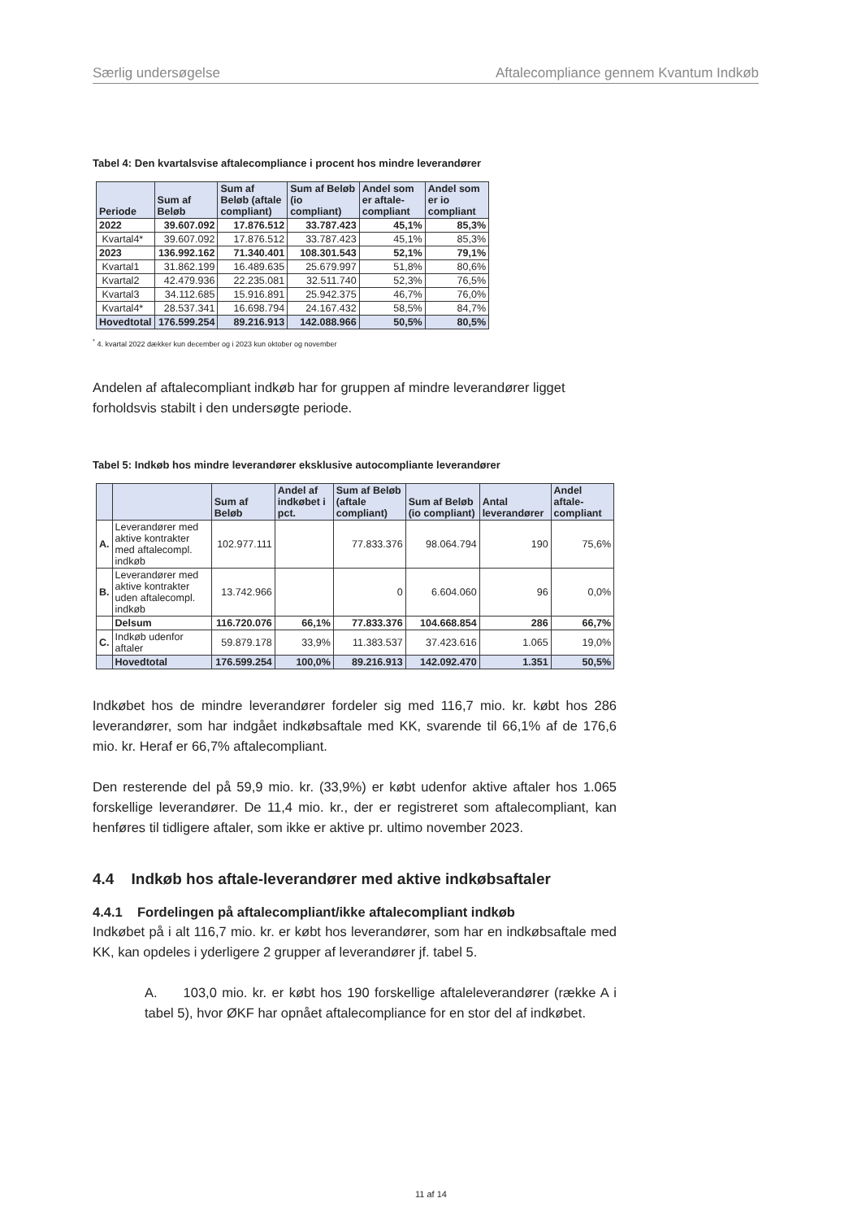Særlig undersøgelse Aftalecompliance gennem Kvantum Indkøb
Tabel 4: Den kvartalsvise aftalecompliance i procent hos mindre leverandører
| Periode | Sum af Beløb | Sum af Beløb (aftale compliant) | Sum af Beløb (io compliant) | Andel som er aftale-compliant | Andel som er io compliant |
| --- | --- | --- | --- | --- | --- |
| 2022 | 39.607.092 | 17.876.512 | 33.787.423 | 45,1% | 85,3% |
| Kvartal4* | 39.607.092 | 17.876.512 | 33.787.423 | 45,1% | 85,3% |
| 2023 | 136.992.162 | 71.340.401 | 108.301.543 | 52,1% | 79,1% |
| Kvartal1 | 31.862.199 | 16.489.635 | 25.679.997 | 51,8% | 80,6% |
| Kvartal2 | 42.479.936 | 22.235.081 | 32.511.740 | 52,3% | 76,5% |
| Kvartal3 | 34.112.685 | 15.916.891 | 25.942.375 | 46,7% | 76,0% |
| Kvartal4* | 28.537.341 | 16.698.794 | 24.167.432 | 58,5% | 84,7% |
| Hovedtotal | 176.599.254 | 89.216.913 | 142.088.966 | 50,5% | 80,5% |
<sup>*</sup> 4. kvartal 2022 dækker kun december og i 2023 kun oktober og november
Andelen af aftalecompliant indkøb har for gruppen af mindre leverandører ligget forholdsvis stabilt i den undersøgte periode.
Tabel 5: Indkøb hos mindre leverandører eksklusive autocompliante leverandører
| | | Sum af Beløb | Andel af indkøbet i pct. | Sum af Beløb (aftale compliant) | Sum af Beløb (io compliant) | Antal leverandører | Andel aftale-compliant |
| --- | --- | --- | --- | --- | --- | --- | --- |
| A. | Leverandører med aktive kontrakter med aftalecompl. indkøb | 102.977.111 | | 77.833.376 | 98.064.794 | 190 | 75,6% |
| B. | Leverandører med aktive kontrakter uden aftalecompl. indkøb | 13.742.966 | | 0 | 6.604.060 | 96 | 0,0% |
| | Delsum | 116.720.076 | 66,1% | 77.833.376 | 104.668.854 | 286 | 66,7% |
| C. | Indkøb udenfor aftaler | 59.879.178 | 33,9% | 11.383.537 | 37.423.616 | 1.065 | 19,0% |
| | Hovedtotal | 176.599.254 | 100,0% | 89.216.913 | 142.092.470 | 1.351 | 50,5% |
Indkøbet hos de mindre leverandører fordeler sig med 116,7 mio. kr. købt hos 286 leverandører, som har indgået indkøbsaftale med KK, svarende til 66,1% af de 176,6 mio. kr. Heraf er 66,7% aftalecompliant.
Den resterende del på 59,9 mio. kr. (33,9%) er købt udenfor aktive aftaler hos 1.065 forskellige leverandører. De 11,4 mio. kr., der er registreret som aftalecompliant, kan henføres til tidligere aftaler, som ikke er aktive pr. ultimo november 2023.
4.4 Indkøb hos aftale-leverandører med aktive indkøbsaftaler
4.4.1 Fordelingen på aftalecompliant/ikke aftalecompliant indkøb
Indkøbet på i alt 116,7 mio. kr. er købt hos leverandører, som har en indkøbsaftale med KK, kan opdeles i yderligere 2 grupper af leverandører jf. tabel 5.
A. 103,0 mio. kr. er købt hos 190 forskellige aftaleleverandører (række A i tabel 5), hvor ØKF har opnået aftalecompliance for en stor del af indkøbet.
11 af 14